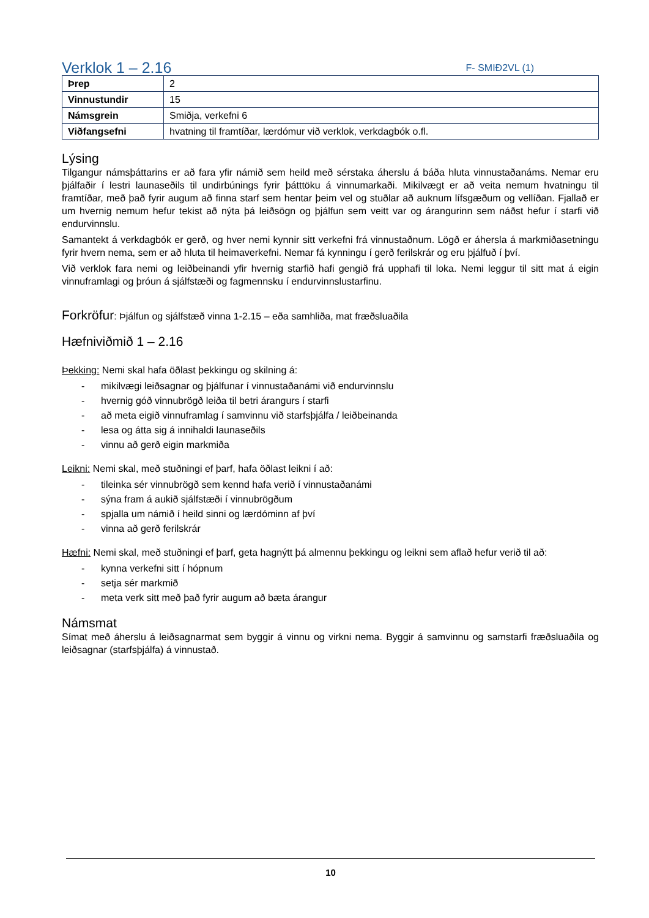Verklok 1 – 2.16
F- SMIÐ2VL (1)
| Þrep | 2 |
| Vinnustundir | 15 |
| Námsgrein | Smiðja, verkefni 6 |
| Viðfangsefni | hvatning til framtíðar, lærdómur við verklok, verkdagbók o.fl. |
Lýsing
Tilgangur námsþáttarins er að fara yfir námið sem heild með sérstaka áherslu á báða hluta vinnustaðanáms. Nemar eru þjálfaðir í lestri launaseðils til undirbúnings fyrir þátttöku á vinnumarkaði. Mikilvægt er að veita nemum hvatningu til framtíðar, með það fyrir augum að finna starf sem hentar þeim vel og stuðlar að auknum lífsgæðum og vellíðan. Fjallað er um hvernig nemum hefur tekist að nýta þá leiðsögn og þjálfun sem veitt var og árangurinn sem náðst hefur í starfi við endurvinnslu.
Samantekt á verkdagbók er gerð, og hver nemi kynnir sitt verkefni frá vinnustaðnum. Lögð er áhersla á markmiðasetningu fyrir hvern nema, sem er að hluta til heimaverkefni. Nemar fá kynningu í gerð ferilskrár og eru þjálfuð í því.
Við verklok fara nemi og leiðbeinandi yfir hvernig starfið hafi gengið frá upphafi til loka. Nemi leggur til sitt mat á eigin vinnuframlagi og þróun á sjálfstæði og fagmennsku í endurvinnslustarfinu.
Forkröfur: Þjálfun og sjálfstæð vinna 1-2.15 – eða samhliða, mat fræðsluaðila
Hæfniviðmið 1 – 2.16
Þekking: Nemi skal hafa öðlast þekkingu og skilning á:
- mikilvægi leiðsagnar og þjálfunar í vinnustaðanámi við endurvinnslu
- hvernig góð vinnubrögð leiða til betri árangurs í starfi
- að meta eigið vinnuframlag í samvinnu við starfsþjálfa / leiðbeinanda
- lesa og átta sig á innihaldi launaseðils
- vinnu að gerð eigin markmiða
Leikni: Nemi skal, með stuðningi ef þarf, hafa öðlast leikni í að:
- tileinka sér vinnubrögð sem kennd hafa verið í vinnustaðanámi
- sýna fram á aukið sjálfstæði í vinnubrögðum
- spjalla um námið í heild sinni og lærdóminn af því
- vinna að gerð ferilskrár
Hæfni: Nemi skal, með stuðningi ef þarf, geta hagnýtt þá almennu þekkingu og leikni sem aflað hefur verið til að:
- kynna verkefni sitt í hópnum
- setja sér markmið
- meta verk sitt með það fyrir augum að bæta árangur
Námsmat
Símat með áherslu á leiðsagnarmat sem byggir á vinnu og virkni nema. Byggir á samvinnu og samstarfi fræðsluaðila og leiðsagnar (starfsþjálfa) á vinnustað.
10